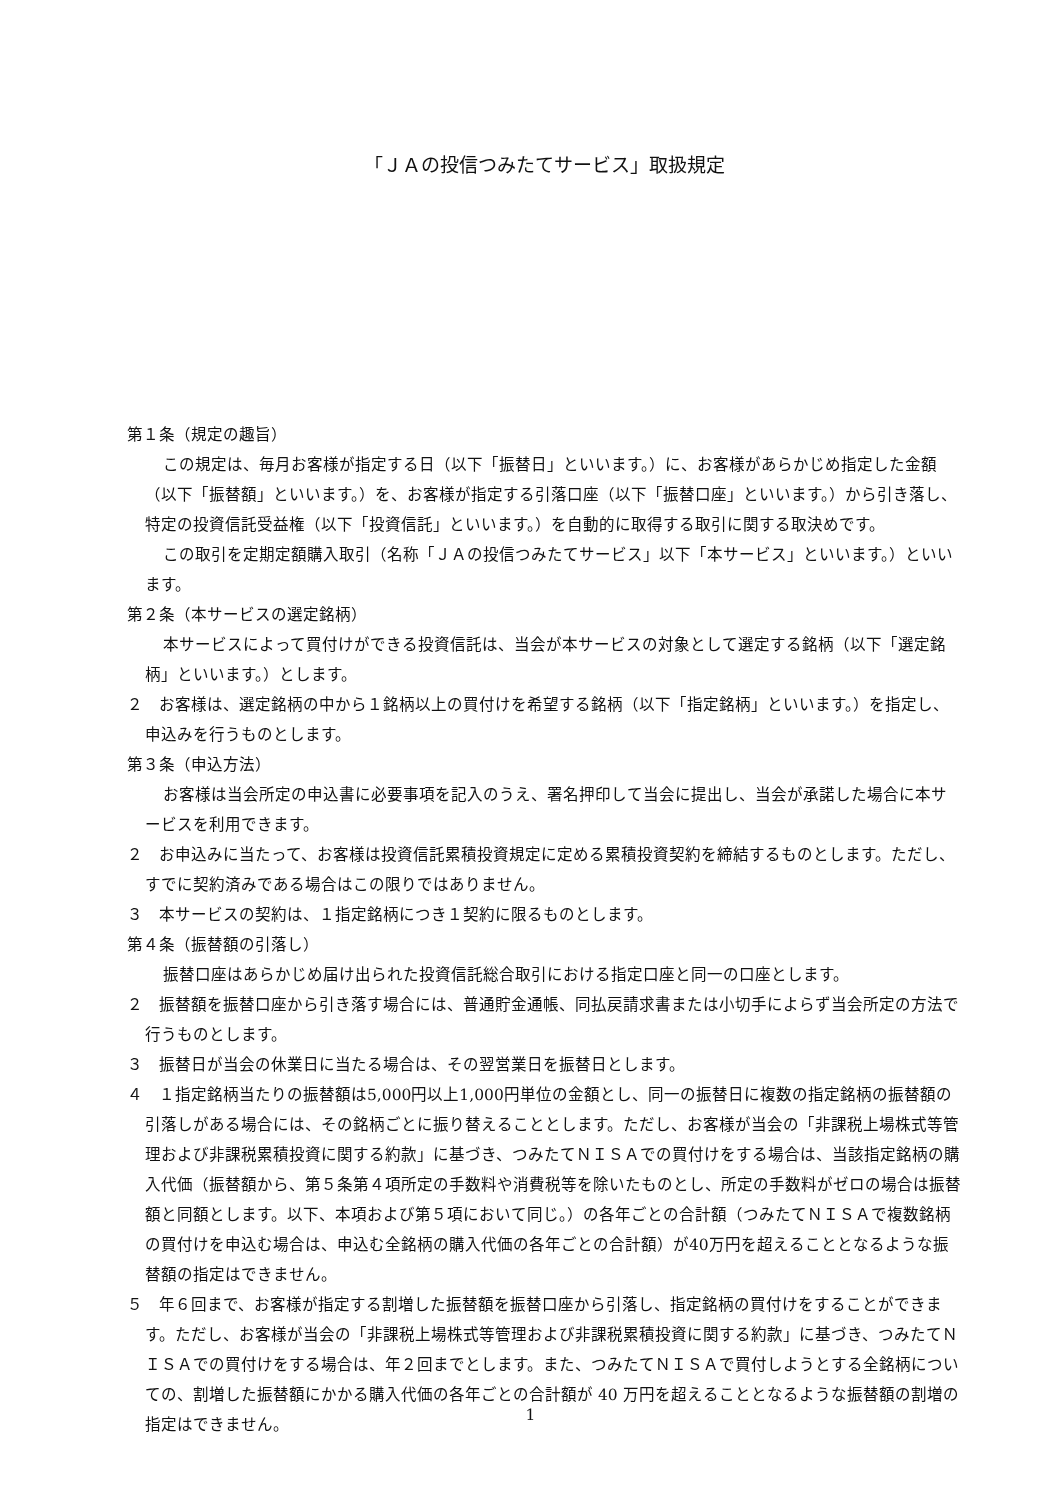「ＪＡの投信つみたてサービス」取扱規定
第１条（規定の趣旨）
この規定は、毎月お客様が指定する日（以下「振替日」といいます。）に、お客様があらかじめ指定した金額（以下「振替額」といいます。）を、お客様が指定する引落口座（以下「振替口座」といいます。）から引き落し、特定の投資信託受益権（以下「投資信託」といいます。）を自動的に取得する取引に関する取決めです。
この取引を定期定額購入取引（名称「ＪＡの投信つみたてサービス」以下「本サービス」といいます。）といいます。
第２条（本サービスの選定銘柄）
本サービスによって買付けができる投資信託は、当会が本サービスの対象として選定する銘柄（以下「選定銘柄」といいます。）とします。
２　お客様は、選定銘柄の中から１銘柄以上の買付けを希望する銘柄（以下「指定銘柄」といいます。）を指定し、申込みを行うものとします。
第３条（申込方法）
お客様は当会所定の申込書に必要事項を記入のうえ、署名押印して当会に提出し、当会が承諾した場合に本サービスを利用できます。
２　お申込みに当たって、お客様は投資信託累積投資規定に定める累積投資契約を締結するものとします。ただし、すでに契約済みである場合はこの限りではありません。
３　本サービスの契約は、１指定銘柄につき１契約に限るものとします。
第４条（振替額の引落し）
振替口座はあらかじめ届け出られた投資信託総合取引における指定口座と同一の口座とします。
２　振替額を振替口座から引き落す場合には、普通貯金通帳、同払戻請求書または小切手によらず当会所定の方法で行うものとします。
３　振替日が当会の休業日に当たる場合は、その翌営業日を振替日とします。
４　１指定銘柄当たりの振替額は5,000円以上1,000円単位の金額とし、同一の振替日に複数の指定銘柄の振替額の引落しがある場合には、その銘柄ごとに振り替えることとします。ただし、お客様が当会の「非課税上場株式等管理および非課税累積投資に関する約款」に基づき、つみたてＮＩＳＡでの買付けをする場合は、当該指定銘柄の購入代価（振替額から、第５条第４項所定の手数料や消費税等を除いたものとし、所定の手数料がゼロの場合は振替額と同額とします。以下、本項および第５項において同じ。）の各年ごとの合計額（つみたてＮＩＳＡで複数銘柄の買付けを申込む場合は、申込む全銘柄の購入代価の各年ごとの合計額）が40万円を超えることとなるような振替額の指定はできません。
５　年６回まで、お客様が指定する割増した振替額を振替口座から引落し、指定銘柄の買付けをすることができます。ただし、お客様が当会の「非課税上場株式等管理および非課税累積投資に関する約款」に基づき、つみたてＮＩＳＡでの買付けをする場合は、年２回までとします。また、つみたてＮＩＳＡで買付しようとする全銘柄についての、割増した振替額にかかる購入代価の各年ごとの合計額が 40 万円を超えることとなるような振替額の割増の指定はできません。
1